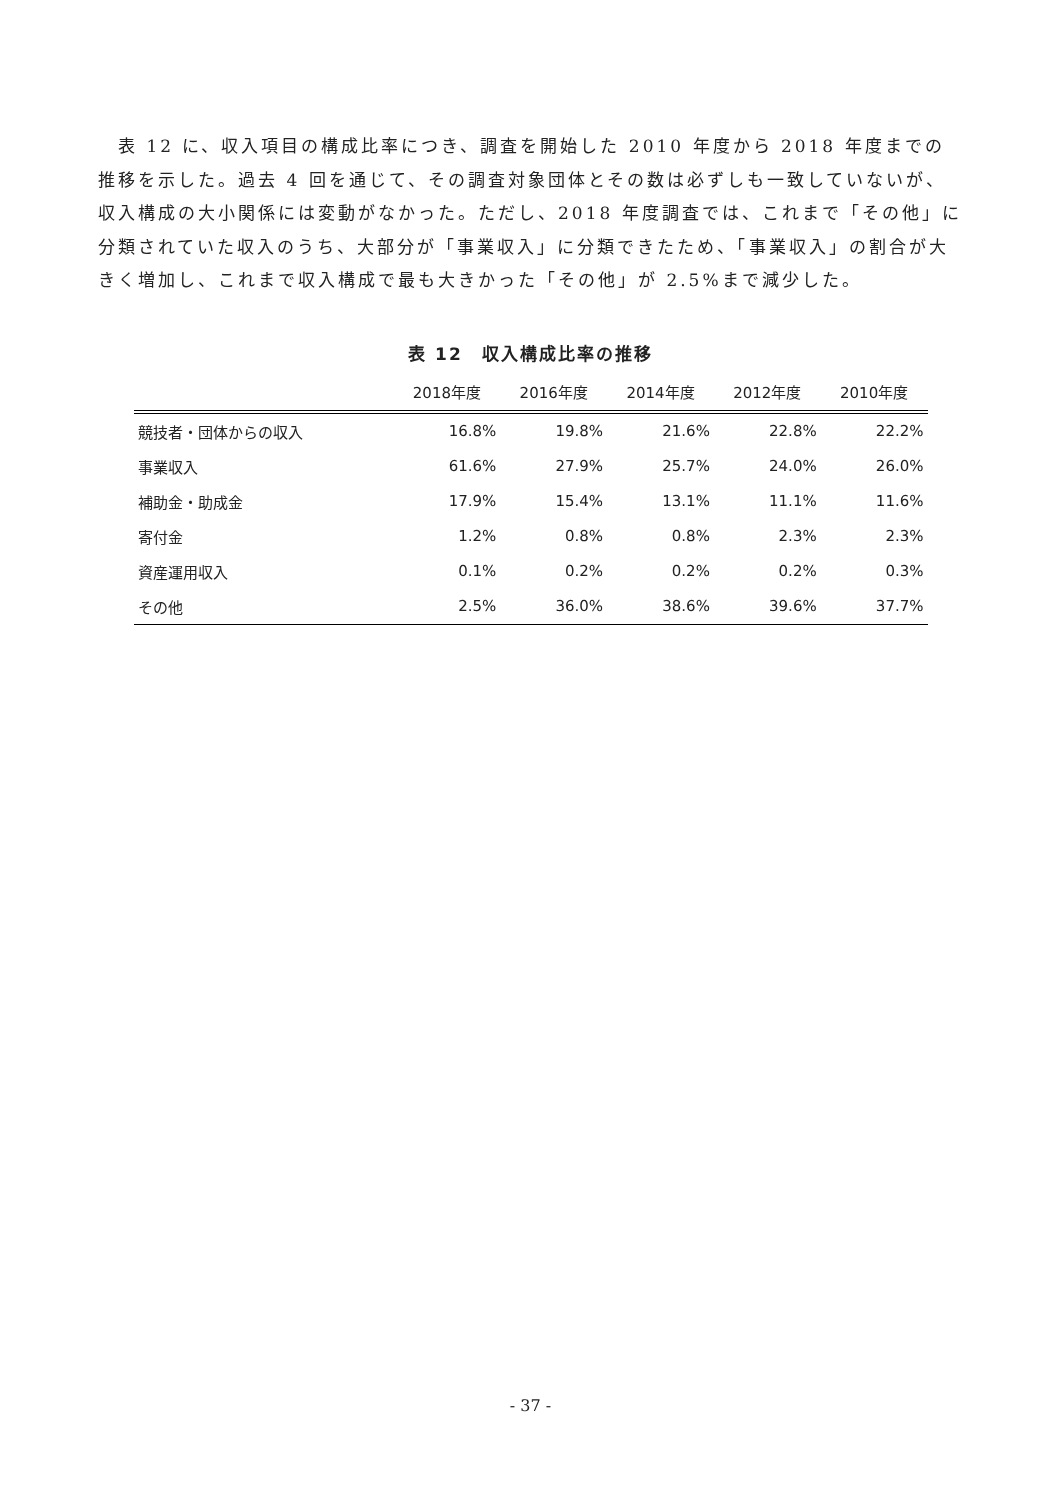表 12 に、収入項目の構成比率につき、調査を開始した 2010 年度から 2018 年度までの推移を示した。過去 4 回を通じて、その調査対象団体とその数は必ずしも一致していないが、収入構成の大小関係には変動がなかった。ただし、2018 年度調査では、これまで「その他」に分類されていた収入のうち、大部分が「事業収入」に分類できたため、「事業収入」の割合が大きく増加し、これまで収入構成で最も大きかった「その他」が 2.5%まで減少した。
表 12　収入構成比率の推移
| | 2018年度 | 2016年度 | 2014年度 | 2012年度 | 2010年度 |
| --- | --- | --- | --- | --- | --- |
| 競技者・団体からの収入 | 16.8% | 19.8% | 21.6% | 22.8% | 22.2% |
| 事業収入 | 61.6% | 27.9% | 25.7% | 24.0% | 26.0% |
| 補助金・助成金 | 17.9% | 15.4% | 13.1% | 11.1% | 11.6% |
| 寄付金 | 1.2% | 0.8% | 0.8% | 2.3% | 2.3% |
| 資産運用収入 | 0.1% | 0.2% | 0.2% | 0.2% | 0.3% |
| その他 | 2.5% | 36.0% | 38.6% | 39.6% | 37.7% |
- 37 -